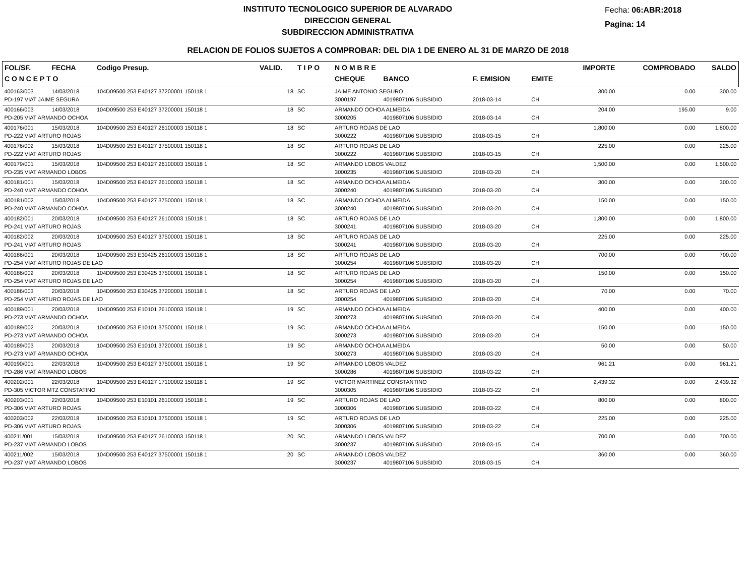INSTITUTO TECNOLOGICO SUPERIOR DE ALVARADO
DIRECCION GENERAL
SUBDIRECCION ADMINISTRATIVA
Fecha: 06:ABR:2018
Pagina: 14
RELACION DE FOLIOS SUJETOS A COMPROBAR: DEL DIA 1 DE ENERO AL 31 DE MARZO DE 2018
| FOL/SF. | FECHA | Codigo Presup. | VALID. | T I P O | N O M B R E | | | | IMPORTE | COMPROBADO | SALDO |
| --- | --- | --- | --- | --- | --- | --- | --- | --- | --- | --- | --- |
| C O N C E P T O | | | | | CHEQUE | BANCO | F. EMISION | EMITE | | | |
| 400163/003 | 14/03/2018 | 104D09500 253 E40127 37200001 150118 1 | 18 | SC | JAIME ANTONIO SEGURO | | | | 300.00 | 0.00 | 300.00 |
| PD-197 VIAT JAIME SEGURA | | | | | 3000197 | 4019807106 SUBSIDIO | 2018-03-14 | CH | | | |
| 400166/003 | 14/03/2018 | 104D09500 253 E40127 37200001 150118 1 | 18 | SC | ARMANDO OCHOA ALMEIDA | | | | 204.00 | 195.00 | 9.00 |
| PD-205 VIAT ARMANDO OCHOA | | | | | 3000205 | 4019807106 SUBSIDIO | 2018-03-14 | CH | | | |
| 400176/001 | 15/03/2018 | 104D09500 253 E40127 26100003 150118 1 | 18 | SC | ARTURO ROJAS DE LAO | | | | 1,800.00 | 0.00 | 1,800.00 |
| PD-222 VIAT ARTURO ROJAS | | | | | 3000222 | 4019807106 SUBSIDIO | 2018-03-15 | CH | | | |
| 400176/002 | 15/03/2018 | 104D09500 253 E40127 37500001 150118 1 | 18 | SC | ARTURO ROJAS DE LAO | | | | 225.00 | 0.00 | 225.00 |
| PD-222 VIAT ARTURO ROJAS | | | | | 3000222 | 4019807106 SUBSIDIO | 2018-03-15 | CH | | | |
| 400179/001 | 15/03/2018 | 104D09500 253 E40127 26100003 150118 1 | 18 | SC | ARMANDO LOBOS VALDEZ | | | | 1,500.00 | 0.00 | 1,500.00 |
| PD-235 VIAT ARMANDO LOBOS | | | | | 3000235 | 4019807106 SUBSIDIO | 2018-03-20 | CH | | | |
| 400181/001 | 15/03/2018 | 104D09500 253 E40127 26100003 150118 1 | 18 | SC | ARMANDO OCHOA ALMEIDA | | | | 300.00 | 0.00 | 300.00 |
| PD-240 VIAT ARMANDO COHOA | | | | | 3000240 | 4019807106 SUBSIDIO | 2018-03-20 | CH | | | |
| 400181/002 | 15/03/2018 | 104D09500 253 E40127 37500001 150118 1 | 18 | SC | ARMANDO OCHOA ALMEIDA | | | | 150.00 | 0.00 | 150.00 |
| PD-240 VIAT ARMANDO COHOA | | | | | 3000240 | 4019807106 SUBSIDIO | 2018-03-20 | CH | | | |
| 400182/001 | 20/03/2018 | 104D09500 253 E40127 26100003 150118 1 | 18 | SC | ARTURO ROJAS DE LAO | | | | 1,800.00 | 0.00 | 1,800.00 |
| PD-241 VIAT ARTURO ROJAS | | | | | 3000241 | 4019807106 SUBSIDIO | 2018-03-20 | CH | | | |
| 400182/002 | 20/03/2018 | 104D09500 253 E40127 37500001 150118 1 | 18 | SC | ARTURO ROJAS DE LAO | | | | 225.00 | 0.00 | 225.00 |
| PD-241 VIAT ARTURO ROJAS | | | | | 3000241 | 4019807106 SUBSIDIO | 2018-03-20 | CH | | | |
| 400186/001 | 20/03/2018 | 104D09500 253 E30425 26100003 150118 1 | 18 | SC | ARTURO ROJAS DE LAO | | | | 700.00 | 0.00 | 700.00 |
| PD-254 VIAT ARTURO ROJAS DE LAO | | | | | 3000254 | 4019807106 SUBSIDIO | 2018-03-20 | CH | | | |
| 400186/002 | 20/03/2018 | 104D09500 253 E30425 37500001 150118 1 | 18 | SC | ARTURO ROJAS DE LAO | | | | 150.00 | 0.00 | 150.00 |
| PD-254 VIAT ARTURO ROJAS DE LAO | | | | | 3000254 | 4019807106 SUBSIDIO | 2018-03-20 | CH | | | |
| 400186/003 | 20/03/2018 | 104D09500 253 E30425 37200001 150118 1 | 18 | SC | ARTURO ROJAS DE LAO | | | | 70.00 | 0.00 | 70.00 |
| PD-254 VIAT ARTURO ROJAS DE LAO | | | | | 3000254 | 4019807106 SUBSIDIO | 2018-03-20 | CH | | | |
| 400189/001 | 20/03/2018 | 104D09500 253 E10101 26100003 150118 1 | 19 | SC | ARMANDO OCHOA ALMEIDA | | | | 400.00 | 0.00 | 400.00 |
| PD-273 VIAT ARMANDO OCHOA | | | | | 3000273 | 4019807106 SUBSIDIO | 2018-03-20 | CH | | | |
| 400189/002 | 20/03/2018 | 104D09500 253 E10101 37500001 150118 1 | 19 | SC | ARMANDO OCHOA ALMEIDA | | | | 150.00 | 0.00 | 150.00 |
| PD-273 VIAT ARMANDO OCHOA | | | | | 3000273 | 4019807106 SUBSIDIO | 2018-03-20 | CH | | | |
| 400189/003 | 20/03/2018 | 104D09500 253 E10101 37200001 150118 1 | 19 | SC | ARMANDO OCHOA ALMEIDA | | | | 50.00 | 0.00 | 50.00 |
| PD-273 VIAT ARMANDO OCHOA | | | | | 3000273 | 4019807106 SUBSIDIO | 2018-03-20 | CH | | | |
| 400190/001 | 22/03/2018 | 104D09500 253 E40127 37500001 150118 1 | 19 | SC | ARMANDO LOBOS VALDEZ | | | | 961.21 | 0.00 | 961.21 |
| PD-286 VIAT ARMANDO LOBOS | | | | | 3000286 | 4019807106 SUBSIDIO | 2018-03-22 | CH | | | |
| 400202/001 | 22/03/2018 | 104D09500 253 E40127 17100002 150118 1 | 19 | SC | VICTOR MARTINEZ CONSTANTINO | | | | 2,439.32 | 0.00 | 2,439.32 |
| PD-305 VICTOR MTZ CONSTATINO | | | | | 3000305 | 4019807106 SUBSIDIO | 2018-03-22 | CH | | | |
| 400203/001 | 22/03/2018 | 104D09500 253 E10101 26100003 150118 1 | 19 | SC | ARTURO ROJAS DE LAO | | | | 800.00 | 0.00 | 800.00 |
| PD-306 VIAT ARTURO ROJAS | | | | | 3000306 | 4019807106 SUBSIDIO | 2018-03-22 | CH | | | |
| 400203/002 | 22/03/2018 | 104D09500 253 E10101 37500001 150118 1 | 19 | SC | ARTURO ROJAS DE LAO | | | | 225.00 | 0.00 | 225.00 |
| PD-306 VIAT ARTURO ROJAS | | | | | 3000306 | 4019807106 SUBSIDIO | 2018-03-22 | CH | | | |
| 400211/001 | 15/03/2018 | 104D09500 253 E40127 26100003 150118 1 | 20 | SC | ARMANDO LOBOS VALDEZ | | | | 700.00 | 0.00 | 700.00 |
| PD-237 VIAT ARMANDO LOBOS | | | | | 3000237 | 4019807106 SUBSIDIO | 2018-03-15 | CH | | | |
| 400211/002 | 15/03/2018 | 104D09500 253 E40127 37500001 150118 1 | 20 | SC | ARMANDO LOBOS VALDEZ | | | | 360.00 | 0.00 | 360.00 |
| PD-237 VIAT ARMANDO LOBOS | | | | | 3000237 | 4019807106 SUBSIDIO | 2018-03-15 | CH | | | |